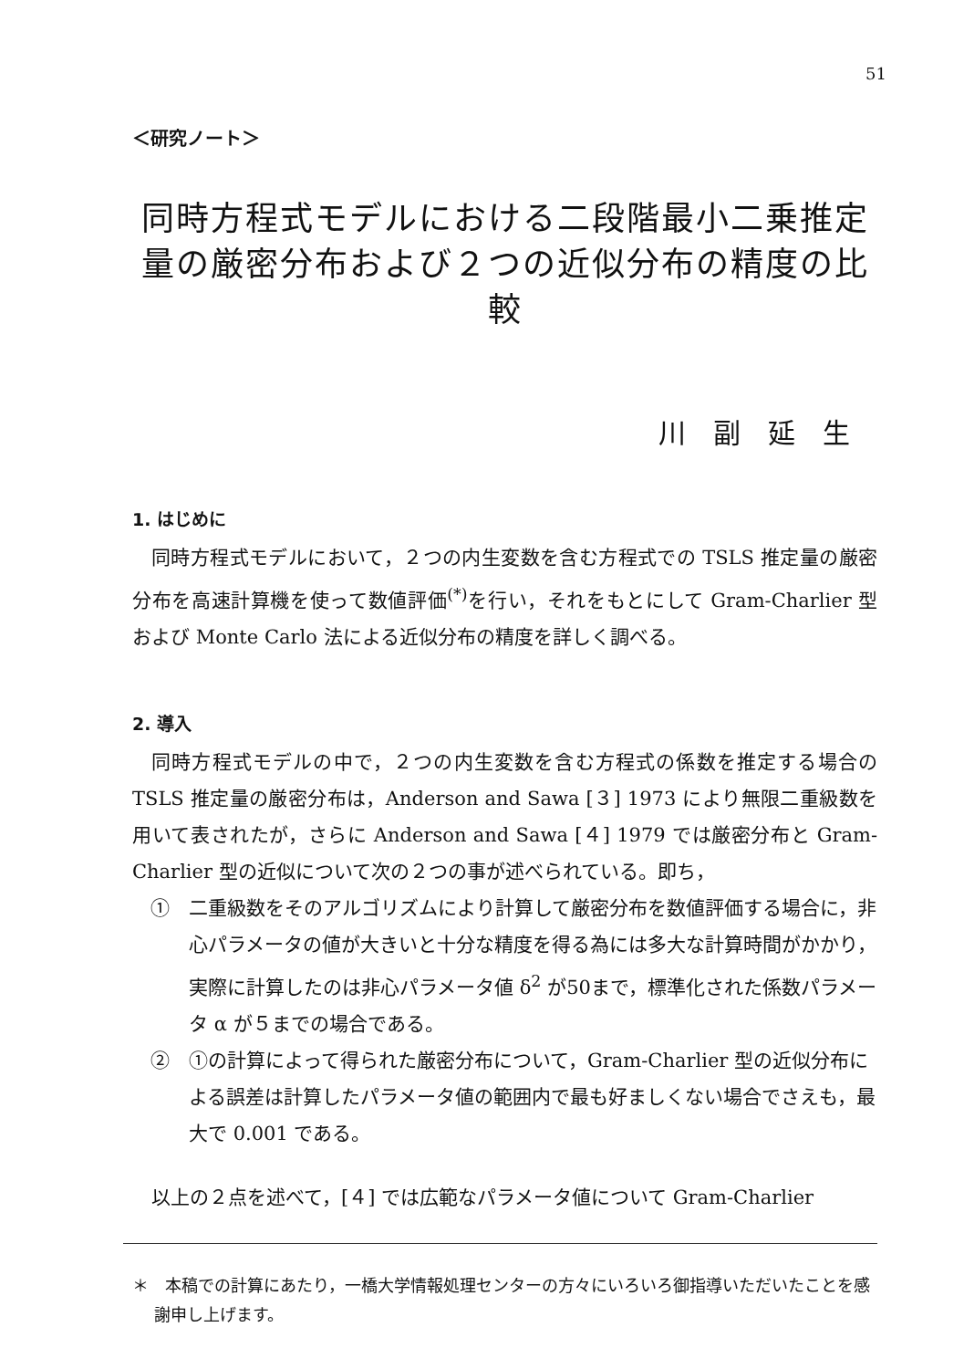51
＜研究ノート＞
同時方程式モデルにおける二段階最小二乗推定
量の厳密分布および２つの近似分布の精度の比較
川副延生
1. はじめに
同時方程式モデルにおいて，２つの内生変数を含む方程式での TSLS 推定量の厳密分布を高速計算機を使って数値評価<sup>(*)</sup>を行い，それをもとにして Gram-Charlier 型および Monte Carlo 法による近似分布の精度を詳しく調べる。
2. 導入
同時方程式モデルの中で，２つの内生変数を含む方程式の係数を推定する場合の TSLS 推定量の厳密分布は，Anderson and Sawa [３] 1973 により無限二重級数を用いて表されたが，さらに Anderson and Sawa [４] 1979 では厳密分布と Gram-Charlier 型の近似について次の２つの事が述べられている。即ち，
①　二重級数をそのアルゴリズムにより計算して厳密分布を数値評価する場合に，非心パラメータの値が大きいと十分な精度を得る為には多大な計算時間がかかり，実際に計算したのは非心パラメータ値 δ<sup>2</sup> が50まで，標準化された係数パラメータ α が５までの場合である。
②　①の計算によって得られた厳密分布について，Gram-Charlier 型の近似分布による誤差は計算したパラメータ値の範囲内で最も好ましくない場合でさえも，最大で 0.001 である。
以上の２点を述べて，[４] では広範なパラメータ値について Gram-Charlier
＊　本稿での計算にあたり，一橋大学情報処理センターの方々にいろいろ御指導いただいたことを感謝申し上げます。